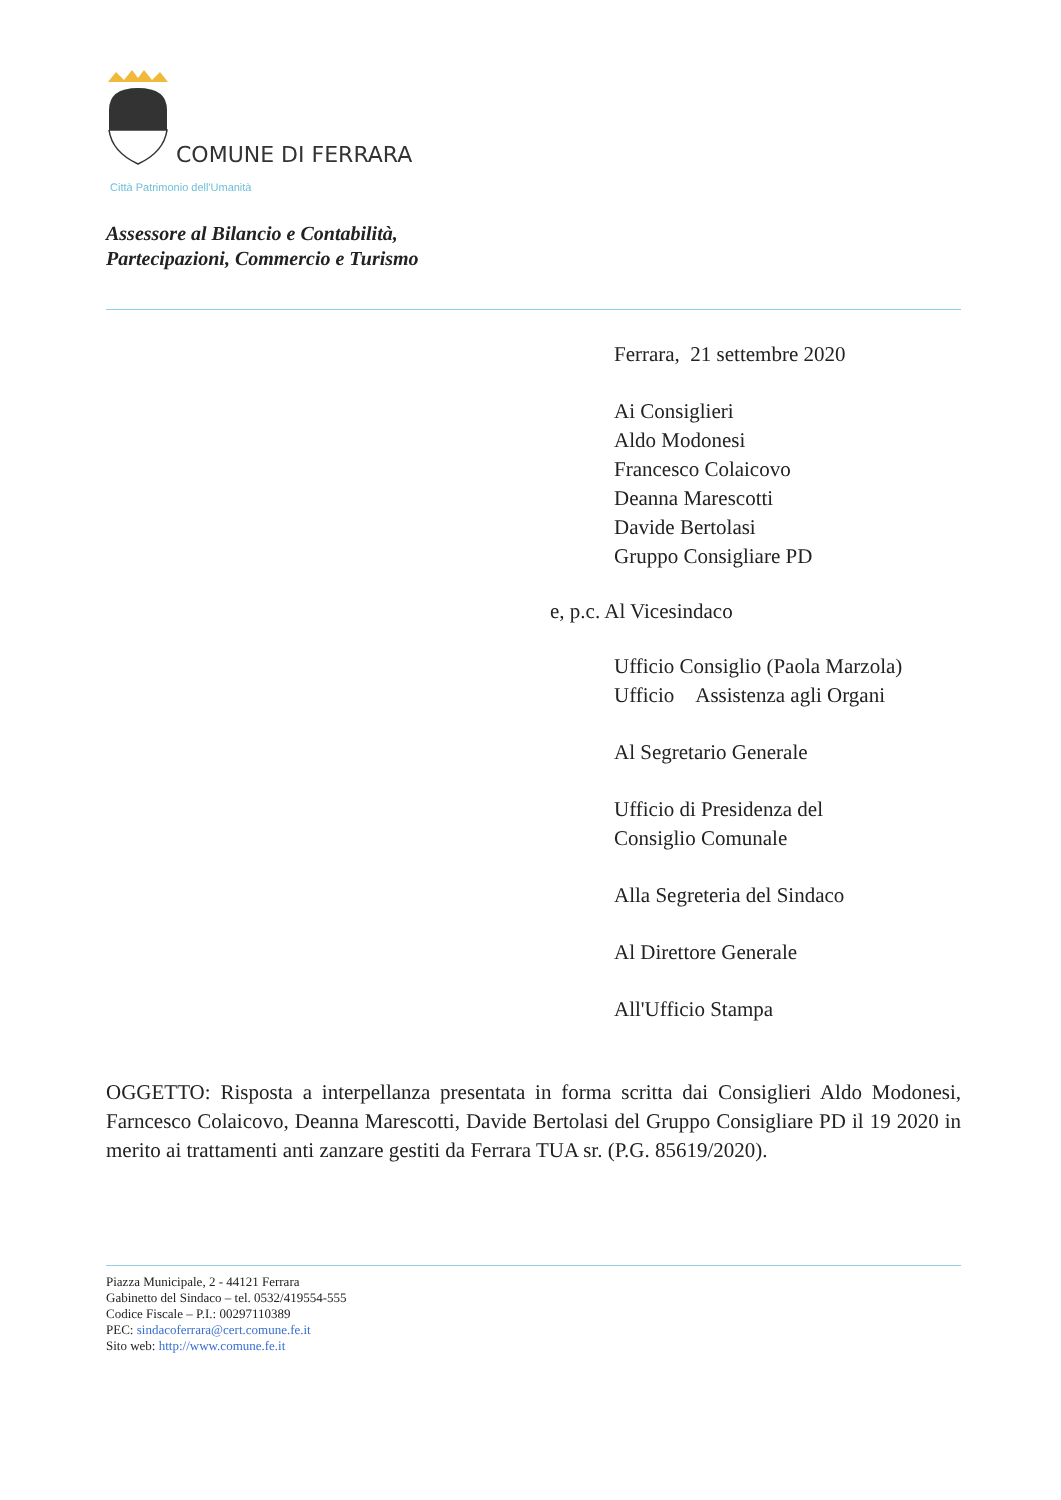COMUNE DI FERRARA
Città Patrimonio dell'Umanità
Assessore al Bilancio e Contabilità,
Partecipazioni, Commercio e Turismo
Ferrara, 21 settembre 2020
Ai Consiglieri
Aldo Modonesi
Francesco Colaicovo
Deanna Marescotti
Davide Bertolasi
Gruppo Consigliare PD
e, p.c. Al Vicesindaco
Ufficio Consiglio (Paola Marzola)
Ufficio Assistenza agli Organi
Al Segretario Generale
Ufficio di Presidenza del
Consiglio Comunale
Alla Segreteria del Sindaco
Al Direttore Generale
All'Ufficio Stampa
OGGETTO: Risposta a interpellanza presentata in forma scritta dai Consiglieri Aldo Modonesi, Farncesco Colaicovo, Deanna Marescotti, Davide Bertolasi del Gruppo Consigliare PD il 19 2020 in merito ai trattamenti anti zanzare gestiti da Ferrara TUA sr. (P.G. 85619/2020).
Piazza Municipale, 2 - 44121 Ferrara
Gabinetto del Sindaco – tel. 0532/419554-555
Codice Fiscale – P.I.: 00297110389
PEC: sindacoferrara@cert.comune.fe.it
Sito web: http://www.comune.fe.it